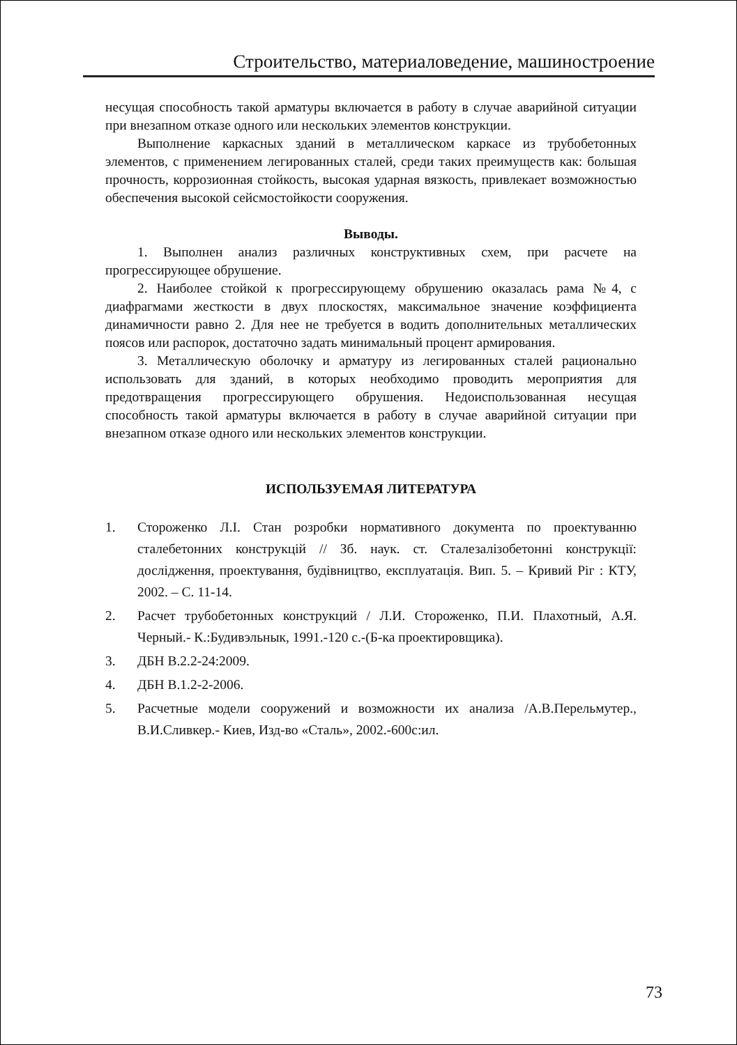Строительство, материаловедение, машиностроение
несущая способность такой арматуры включается в работу в случае аварийной ситуации при внезапном отказе одного или нескольких элементов конструкции.
Выполнение каркасных зданий в металлическом каркасе из трубобетонных элементов, с применением легированных сталей, среди таких преимуществ как: большая прочность, коррозионная стойкость, высокая ударная вязкость, привлекает возможностью обеспечения высокой сейсмостойкости сооружения.
Выводы.
1. Выполнен анализ различных конструктивных схем, при расчете на прогрессирующее обрушение.
2. Наиболее стойкой к прогрессирующему обрушению оказалась рама №4, с диафрагмами жесткости в двух плоскостях, максимальное значение коэффициента динамичности равно 2. Для нее не требуется в водить дополнительных металлических поясов или распорок, достаточно задать минимальный процент армирования.
3. Металлическую оболочку и арматуру из легированных сталей рационально использовать для зданий, в которых необходимо проводить мероприятия для предотвращения прогрессирующего обрушения. Недоиспользованная несущая способность такой арматуры включается в работу в случае аварийной ситуации при внезапном отказе одного или нескольких элементов конструкции.
ИСПОЛЬЗУЕМАЯ ЛИТЕРАТУРА
1. Стороженко Л.І. Стан розробки нормативного документа по проектуванню сталебетонних конструкцій // Зб. наук. ст. Сталезалізобетонні конструкції: дослідження, проектування, будівництво, експлуатація. Вип. 5. – Кривий Ріг : КТУ, 2002. – С. 11-14.
2. Расчет трубобетонных конструкций / Л.И. Стороженко, П.И. Плахотный, А.Я. Черный.- К.:Будивэльнык, 1991.-120 с.-(Б-ка проектировщика).
3. ДБН В.2.2-24:2009.
4. ДБН В.1.2-2-2006.
5. Расчетные модели сооружений и возможности их анализа /А.В.Перельмутер., В.И.Сливкер.- Киев, Изд-во «Сталь», 2002.-600с:ил.
73